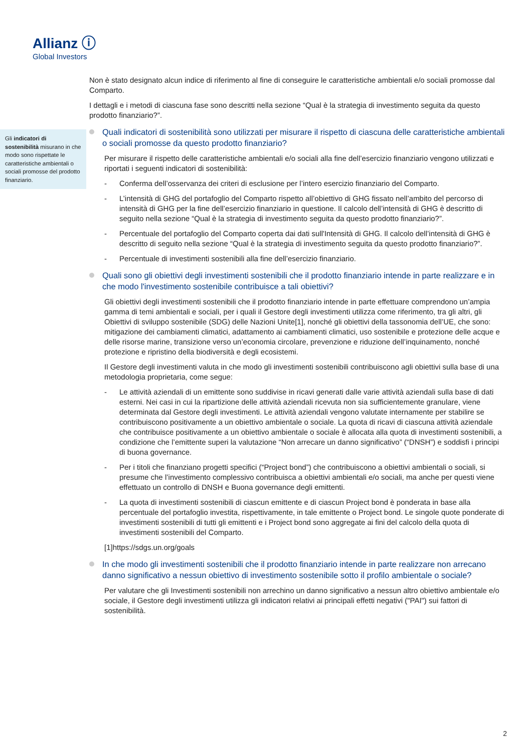Allianz ⓘ
Global Investors
Non è stato designato alcun indice di riferimento al fine di conseguire le caratteristiche ambientali e/o sociali promosse dal Comparto.
I dettagli e i metodi di ciascuna fase sono descritti nella sezione “Qual è la strategia di investimento seguita da questo prodotto finanziario?”.
Quali indicatori di sostenibilità sono utilizzati per misurare il rispetto di ciascuna delle caratteristiche ambientali o sociali promosse da questo prodotto finanziario?
Per misurare il rispetto delle caratteristiche ambientali e/o sociali alla fine dell’esercizio finanziario vengono utilizzati e riportati i seguenti indicatori di sostenibilità:
- Conferma dell’osservanza dei criteri di esclusione per l’intero esercizio finanziario del Comparto.
- L’intensità di GHG del portafoglio del Comparto rispetto all’obiettivo di GHG fissato nell’ambito del percorso di intensità di GHG per la fine dell’esercizio finanziario in questione. Il calcolo dell’intensità di GHG è descritto di seguito nella sezione “Qual è la strategia di investimento seguita da questo prodotto finanziario?”.
- Percentuale del portafoglio del Comparto coperta dai dati sull'Intensità di GHG. Il calcolo dell’intensità di GHG è descritto di seguito nella sezione “Qual è la strategia di investimento seguita da questo prodotto finanziario?”.
- Percentuale di investimenti sostenibili alla fine dell’esercizio finanziario.
Quali sono gli obiettivi degli investimenti sostenibili che il prodotto finanziario intende in parte realizzare e in che modo l'investimento sostenibile contribuisce a tali obiettivi?
Gli obiettivi degli investimenti sostenibili che il prodotto finanziario intende in parte effettuare comprendono un’ampia gamma di temi ambientali e sociali, per i quali il Gestore degli investimenti utilizza come riferimento, tra gli altri, gli Obiettivi di sviluppo sostenibile (SDG) delle Nazioni Unite[1], nonché gli obiettivi della tassonomia dell’UE, che sono: mitigazione dei cambiamenti climatici, adattamento ai cambiamenti climatici, uso sostenibile e protezione delle acque e delle risorse marine, transizione verso un’economia circolare, prevenzione e riduzione dell’inquinamento, nonché protezione e ripristino della biodiversità e degli ecosistemi.
Il Gestore degli investimenti valuta in che modo gli investimenti sostenibili contribuiscono agli obiettivi sulla base di una metodologia proprietaria, come segue:
- Le attività aziendali di un emittente sono suddivise in ricavi generati dalle varie attività aziendali sulla base di dati esterni. Nei casi in cui la ripartizione delle attività aziendali ricevuta non sia sufficientemente granulare, viene determinata dal Gestore degli investimenti. Le attività aziendali vengono valutate internamente per stabilire se contribuiscono positivamente a un obiettivo ambientale o sociale. La quota di ricavi di ciascuna attività aziendale che contribuisce positivamente a un obiettivo ambientale o sociale è allocata alla quota di investimenti sostenibili, a condizione che l’emittente superi la valutazione “Non arrecare un danno significativo” (“DNSH”) e soddisfi i principi di buona governance.
- Per i titoli che finanziano progetti specifici (“Project bond”) che contribuiscono a obiettivi ambientali o sociali, si presume che l’investimento complessivo contribuisca a obiettivi ambientali e/o sociali, ma anche per questi viene effettuato un controllo di DNSH e Buona governance degli emittenti.
- La quota di investimenti sostenibili di ciascun emittente e di ciascun Project bond è ponderata in base alla percentuale del portafoglio investita, rispettivamente, in tale emittente o Project bond. Le singole quote ponderate di investimenti sostenibili di tutti gli emittenti e i Project bond sono aggregate ai fini del calcolo della quota di investimenti sostenibili del Comparto.
[1]https://sdgs.un.org/goals
In che modo gli investimenti sostenibili che il prodotto finanziario intende in parte realizzare non arrecano danno significativo a nessun obiettivo di investimento sostenibile sotto il profilo ambientale o sociale?
Per valutare che gli Investimenti sostenibili non arrechino un danno significativo a nessun altro obiettivo ambientale e/o sociale, il Gestore degli investimenti utilizza gli indicatori relativi ai principali effetti negativi ("PAI") sui fattori di sostenibilità.
Gli indicatori di sostenibilità misurano in che modo sono rispettate le caratteristiche ambientali o sociali promosse del prodotto finanziario.
2